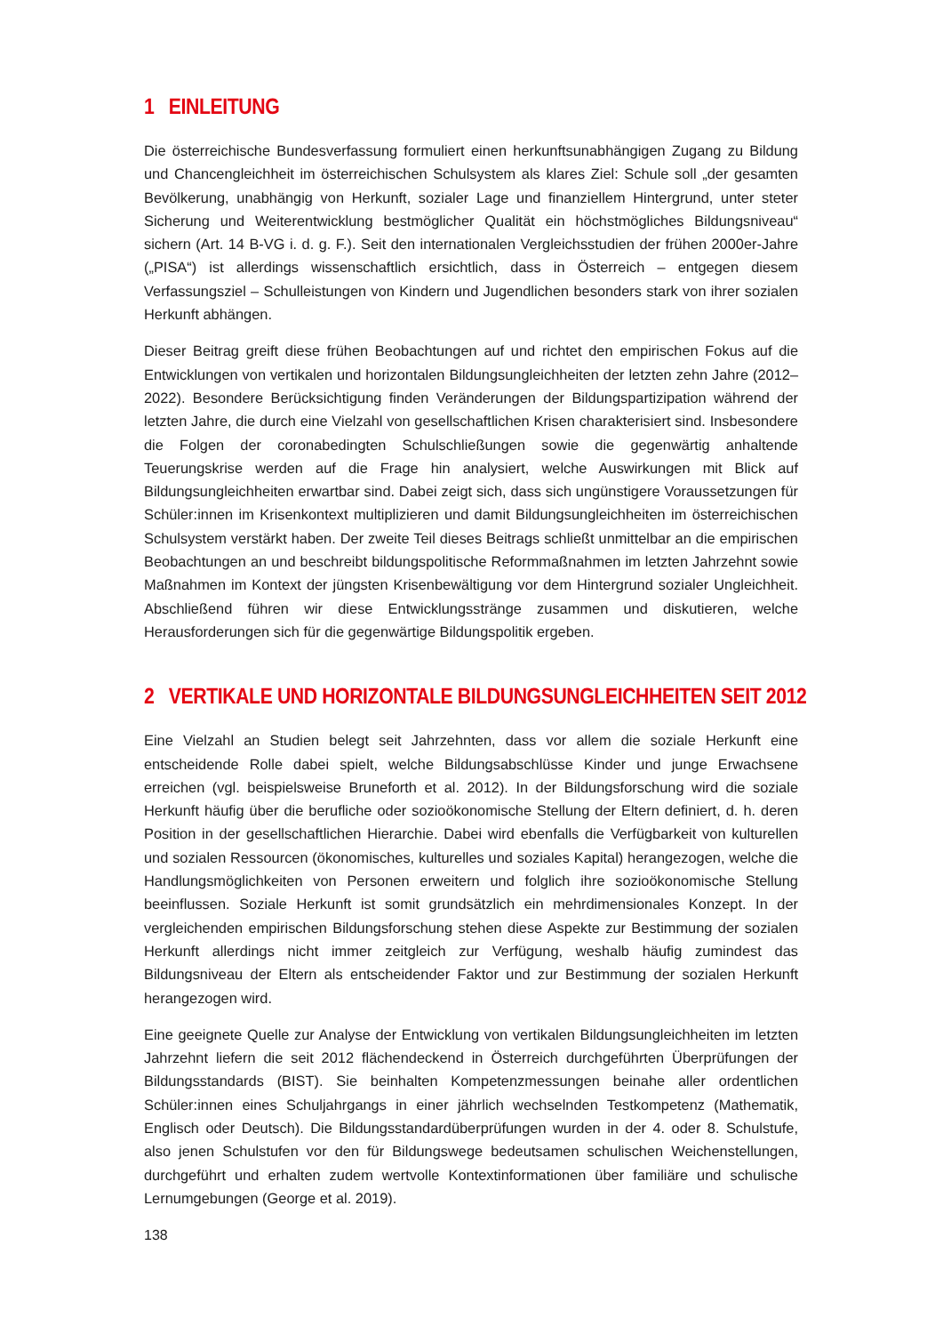1 EINLEITUNG
Die österreichische Bundesverfassung formuliert einen herkunftsunabhängigen Zugang zu Bildung und Chancengleichheit im österreichischen Schulsystem als klares Ziel: Schule soll „der gesamten Bevölkerung, unabhängig von Herkunft, sozialer Lage und finanziellem Hintergrund, unter steter Sicherung und Weiterentwicklung bestmöglicher Qualität ein höchstmögliches Bildungsniveau“ sichern (Art. 14 B-VG i. d. g. F.). Seit den internationalen Vergleichsstudien der frühen 2000er-Jahre („PISA“) ist allerdings wissenschaftlich ersichtlich, dass in Österreich – entgegen diesem Verfassungsziel – Schulleistungen von Kindern und Jugendlichen besonders stark von ihrer sozialen Herkunft abhängen.
Dieser Beitrag greift diese frühen Beobachtungen auf und richtet den empirischen Fokus auf die Entwicklungen von vertikalen und horizontalen Bildungsungleichheiten der letzten zehn Jahre (2012–2022). Besondere Berücksichtigung finden Veränderungen der Bildungspartizipation während der letzten Jahre, die durch eine Vielzahl von gesellschaftlichen Krisen charakterisiert sind. Insbesondere die Folgen der coronabedingten Schulschließungen sowie die gegenwärtig anhaltende Teuerungskrise werden auf die Frage hin analysiert, welche Auswirkungen mit Blick auf Bildungsungleichheiten erwartbar sind. Dabei zeigt sich, dass sich ungünstigere Voraussetzungen für Schüler:innen im Krisenkontext multiplizieren und damit Bildungsungleichheiten im österreichischen Schulsystem verstärkt haben. Der zweite Teil dieses Beitrags schließt unmittelbar an die empirischen Beobachtungen an und beschreibt bildungspolitische Reformmaßnahmen im letzten Jahrzehnt sowie Maßnahmen im Kontext der jüngsten Krisenbewältigung vor dem Hintergrund sozialer Ungleichheit. Abschließend führen wir diese Entwicklungsstränge zusammen und diskutieren, welche Herausforderungen sich für die gegenwärtige Bildungspolitik ergeben.
2 VERTIKALE UND HORIZONTALE BILDUNGSUNGLEICHHEITEN SEIT 2012
Eine Vielzahl an Studien belegt seit Jahrzehnten, dass vor allem die soziale Herkunft eine entscheidende Rolle dabei spielt, welche Bildungsabschlüsse Kinder und junge Erwachsene erreichen (vgl. beispielsweise Bruneforth et al. 2012). In der Bildungsforschung wird die soziale Herkunft häufig über die berufliche oder sozioökonomische Stellung der Eltern definiert, d. h. deren Position in der gesellschaftlichen Hierarchie. Dabei wird ebenfalls die Verfügbarkeit von kulturellen und sozialen Ressourcen (ökonomisches, kulturelles und soziales Kapital) herangezogen, welche die Handlungsmöglichkeiten von Personen erweitern und folglich ihre sozioökonomische Stellung beeinflussen. Soziale Herkunft ist somit grundsätzlich ein mehrdimensionales Konzept. In der vergleichenden empirischen Bildungsforschung stehen diese Aspekte zur Bestimmung der sozialen Herkunft allerdings nicht immer zeitgleich zur Verfügung, weshalb häufig zumindest das Bildungsniveau der Eltern als entscheidender Faktor und zur Bestimmung der sozialen Herkunft herangezogen wird.
Eine geeignete Quelle zur Analyse der Entwicklung von vertikalen Bildungsungleichheiten im letzten Jahrzehnt liefern die seit 2012 flächendeckend in Österreich durchgeführten Überprüfungen der Bildungsstandards (BIST). Sie beinhalten Kompetenzmessungen beinahe aller ordentlichen Schüler:innen eines Schuljahrgangs in einer jährlich wechselnden Testkompetenz (Mathematik, Englisch oder Deutsch). Die Bildungsstandardüberprüfungen wurden in der 4. oder 8. Schulstufe, also jenen Schulstufen vor den für Bildungswege bedeutsamen schulischen Weichenstellungen, durchgeführt und erhalten zudem wertvolle Kontextinformationen über familiäre und schulische Lernumgebungen (George et al. 2019).
138